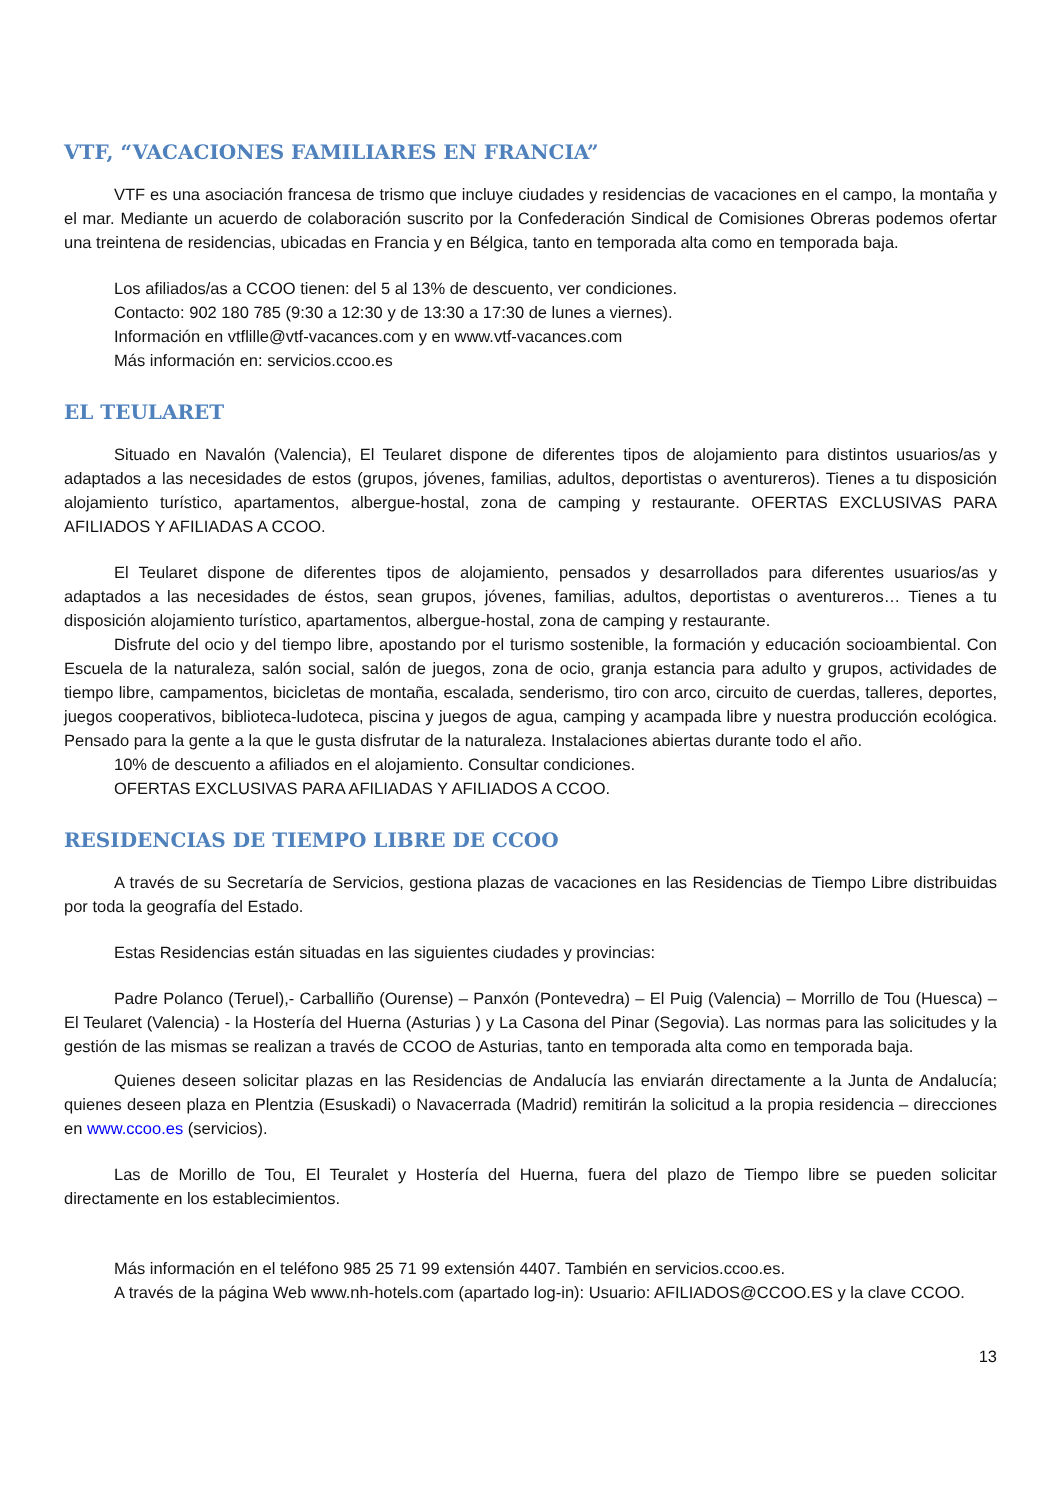VTF, “VACACIONES FAMILIARES EN FRANCIA”
VTF es una asociación francesa de trismo que incluye ciudades y residencias de vacaciones en el campo, la montaña y el mar. Mediante un acuerdo de colaboración suscrito por la Confederación Sindical de Comisiones Obreras podemos ofertar una treintena de residencias, ubicadas en Francia y en Bélgica, tanto en temporada alta como en temporada baja.
Los afiliados/as a CCOO tienen: del 5 al 13% de descuento, ver condiciones.
Contacto: 902 180 785 (9:30 a 12:30 y de 13:30 a 17:30 de lunes a viernes).
Información en vtflille@vtf-vacances.com y en www.vtf-vacances.com
Más información en: servicios.ccoo.es
EL TEULARET
Situado en Navalón (Valencia), El Teularet dispone de diferentes tipos de alojamiento para distintos usuarios/as y adaptados a las necesidades de estos (grupos, jóvenes, familias, adultos, deportistas o aventureros). Tienes a tu disposición alojamiento turístico, apartamentos, albergue-hostal, zona de camping y restaurante. OFERTAS EXCLUSIVAS PARA AFILIADOS Y AFILIADAS A CCOO.
El Teularet dispone de diferentes tipos de alojamiento, pensados y desarrollados para diferentes usuarios/as y adaptados a las necesidades de éstos, sean grupos, jóvenes, familias, adultos, deportistas o aventureros… Tienes a tu disposición alojamiento turístico, apartamentos, albergue-hostal, zona de camping y restaurante.
Disfrute del ocio y del tiempo libre, apostando por el turismo sostenible, la formación y educación socioambiental. Con Escuela de la naturaleza, salón social, salón de juegos, zona de ocio, granja estancia para adulto y grupos, actividades de tiempo libre, campamentos, bicicletas de montaña, escalada, senderismo, tiro con arco, circuito de cuerdas, talleres, deportes, juegos cooperativos, biblioteca-ludoteca, piscina y juegos de agua, camping y acampada libre y nuestra producción ecológica. Pensado para la gente a la que le gusta disfrutar de la naturaleza. Instalaciones abiertas durante todo el año.
10% de descuento a afiliados en el alojamiento. Consultar condiciones.
OFERTAS EXCLUSIVAS PARA AFILIADAS Y AFILIADOS A CCOO.
RESIDENCIAS DE TIEMPO LIBRE DE CCOO
A través de su Secretaría de Servicios, gestiona plazas de vacaciones en las Residencias de Tiempo Libre distribuidas por toda la geografía del Estado.
Estas Residencias están situadas en las siguientes ciudades y provincias:
Padre Polanco (Teruel),- Carballiño (Ourense) – Panxón (Pontevedra) – El Puig (Valencia) – Morrillo de Tou (Huesca) – El Teularet (Valencia) - la Hostería del Huerna (Asturias ) y La Casona del Pinar (Segovia). Las normas para las solicitudes y la gestión de las mismas se realizan a través de CCOO de Asturias, tanto en temporada alta como en temporada baja.
Quienes deseen solicitar plazas en las Residencias de Andalucía las enviarán directamente a la Junta de Andalucía; quienes deseen plaza en Plentzia (Esuskadi) o Navacerrada (Madrid) remitirán la solicitud a la propia residencia – direcciones en www.ccoo.es (servicios).
Las de Morillo de Tou, El Teuralet y Hostería del Huerna, fuera del plazo de Tiempo libre se pueden solicitar directamente en los establecimientos.
Más información en el teléfono 985 25 71 99 extensión 4407. También en servicios.ccoo.es.
A través de la página Web www.nh-hotels.com (apartado log-in): Usuario: AFILIADOS@CCOO.ES y la clave CCOO.
13